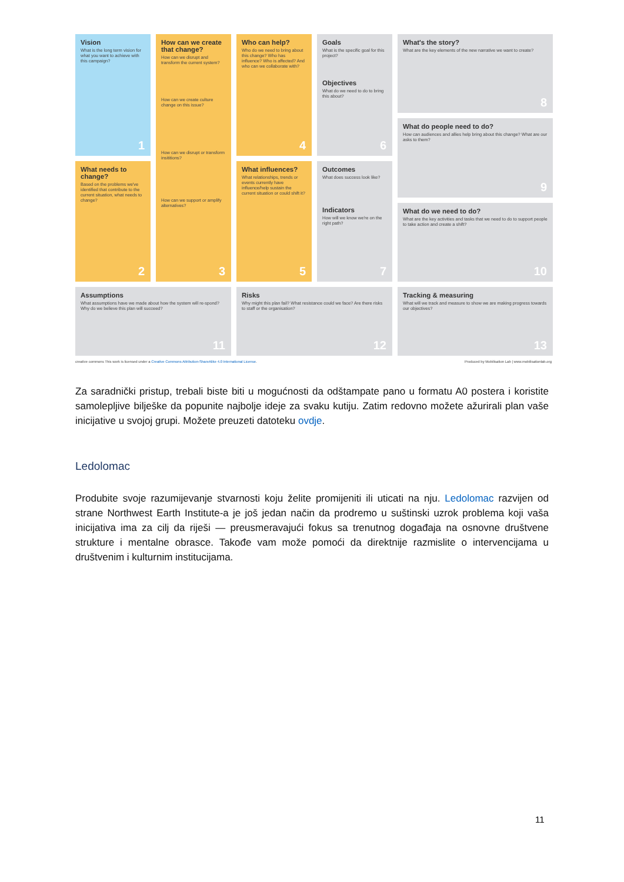Vision
What is the long term vision for what you want to achieve with this campaign?
1
How can we create that change?
How can we disrupt and transform the current system?
How can we create culture change on this issue?
How can we disrupt or transform insititions?
How can we support or amplify alternatives?
3
Who can help?
Who do we need to bring about this change? Who has influence? Who is affected? And who can we collaborate with?
4
Goals
What is the specific goal for this project?
Objectives
What do we need to do to bring this about?
6
What's the story?
What are the key elements of the new narrative we want to create?
8
What do people need to do?
How can audiences and allies help bring about this change? What are our asks to them?
9
What do we need to do?
What are the key activities and tasks that we need to do to support people to take action and create a shift?
10
What needs to change?
Based on the problems we've identified that contribute to the current situation, what needs to change?
2
What influences?
What relationships, trends or events currently have influence/help sustain the current situation or could shift it?
5
Outcomes
What does success look like?
Indicators
How will we know we're on the right path?
7
Assumptions
What assumptions have we made about how the system will re-spond? Why do we believe this plan will succeed?
11
Risks
Why might this plan fail? What resistance could we face? Are there risks to staff or the organisation?
12
Tracking & measuring
What will we track and measure to show we are making progress towards our objectives?
13
creative commons This work is licensed under a Creative Commons Attribution-ShareAlike 4.0 International License. Produced by Mobilisation Lab | www.mobilisationlab.org
Za saradnički pristup, trebali biste biti u mogućnosti da odštampate pano u formatu A0 postera i koristite samolepljive bilješke da popunite najbolje ideje za svaku kutiju. Zatim redovno možete ažurirali plan vaše inicijative u svojoj grupi. Možete preuzeti datoteku ovdje.
Ledolomac
Produbite svoje razumijevanje stvarnosti koju želite promijeniti ili uticati na nju. Ledolomac razvijen od strane Northwest Earth Institute-a je još jedan način da prodremo u suštinski uzrok problema koji vaša inicijativa ima za cilj da riješi — preusmeravajući fokus sa trenutnog događaja na osnovne društvene strukture i mentalne obrasce. Takođe vam može pomoći da direktnije razmislite o intervencijama u društvenim i kulturnim institucijama.
11